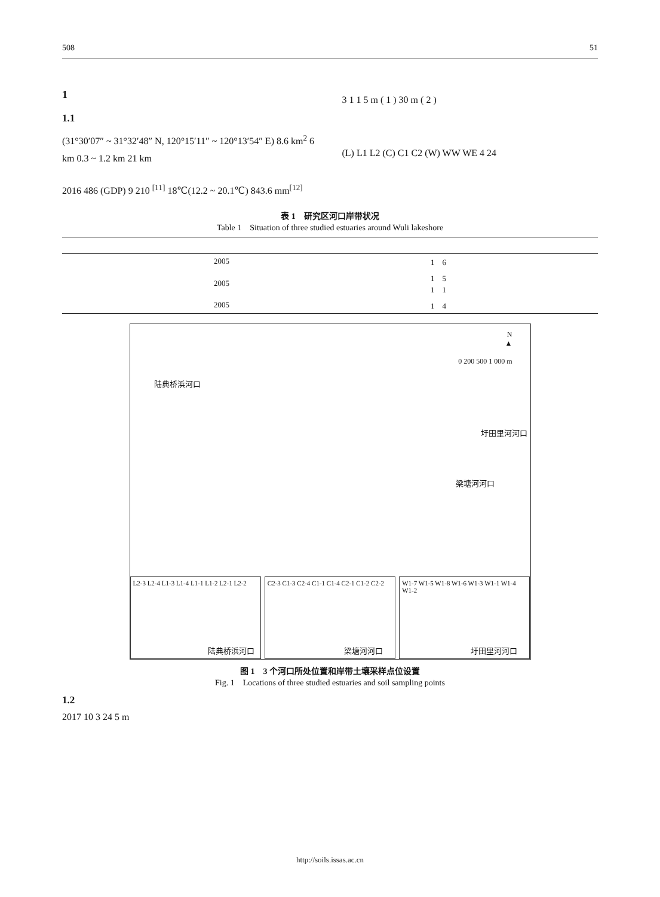508 51
1
1.1
(31°30′07″ ~ 31°32′48″ N, 120°15′11″ ~ 120°13′54″ E) 8.6 km<sup>2</sup> 6 km 0.3 ~ 1.2 km 21 km
2016 486 (GDP) 9 210 <sup>[11]</sup> 18℃(12.2 ~ 20.1℃) 843.6 mm<sup>[12]</sup>
3 1 1 5 m ( 1 ) 30 m ( 2 )
(L) L1 L2 (C) C1 C2 (W) WW WE 4 24
表 1　研究区河口岸带状况
Table 1　Situation of three studied estuaries around Wuli lakeshore
| | 2005 | 1 6 | |
| | 2005 | 1 5 1 1 | |
| | 2005 | 1 4 | |
N
▲
0 200 500 1 000 m
陆典桥浜河口
圩田里河河口
梁塘河河口
L2-3 L2-4 L1-3 L1-4 L1-1 L1-2 L2-1 L2-2
陆典桥浜河口
C2-3 C1-3 C2-4 C1-1 C1-4 C2-1 C1-2 C2-2
梁塘河河口
W1-7 W1-5 W1-8 W1-6 W1-3 W1-1 W1-4 W1-2
圩田里河河口
图 1　3 个河口所处位置和岸带土壤采样点位设置
Fig. 1　Locations of three studied estuaries and soil sampling points
1.2
2017 10 3 24 5 m
http://soils.issas.ac.cn